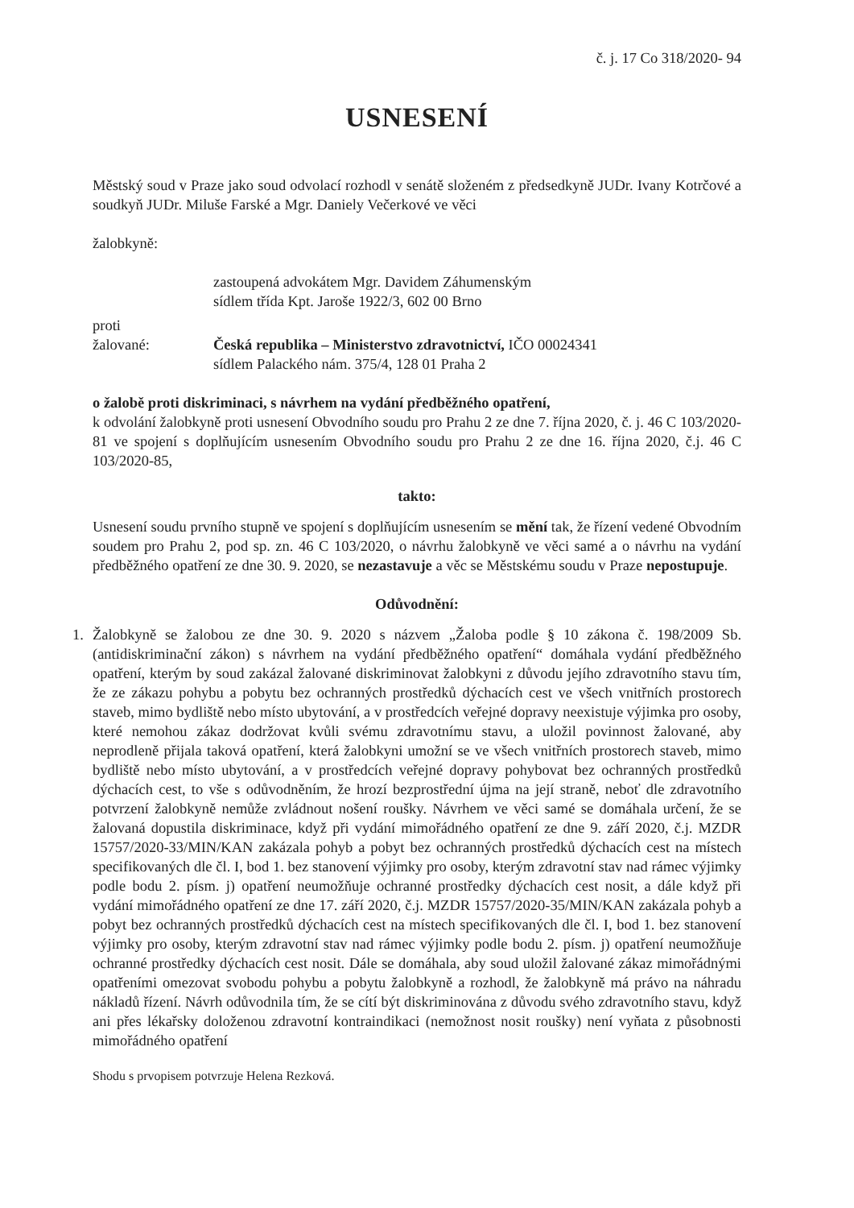č. j. 17 Co 318/2020- 94
USNESENÍ
Městský soud v Praze jako soud odvolací rozhodl v senátě složeném z předsedkyně JUDr. Ivany Kotrčové a soudkyň JUDr. Miluše Farské a Mgr. Daniely Večerkové ve věci
žalobkyně:
zastoupená advokátem Mgr. Davidem Záhumenským
sídlem třída Kpt. Jaroše 1922/3, 602 00 Brno
proti
žalované: Česká republika – Ministerstvo zdravotnictví, IČO 00024341
sídlem Palackého nám. 375/4, 128 01 Praha 2
o žalobě proti diskriminaci, s návrhem na vydání předběžného opatření,
k odvolání žalobkyně proti usnesení Obvodního soudu pro Prahu 2 ze dne 7. října 2020, č. j. 46 C 103/2020-81 ve spojení s doplňujícím usnesením Obvodního soudu pro Prahu 2 ze dne 16. října 2020, č.j. 46 C 103/2020-85,
takto:
Usnesení soudu prvního stupně ve spojení s doplňujícím usnesením se mění tak, že řízení vedené Obvodním soudem pro Prahu 2, pod sp. zn. 46 C 103/2020, o návrhu žalobkyně ve věci samé a o návrhu na vydání předběžného opatření ze dne 30. 9. 2020, se nezastavuje a věc se Městskému soudu v Praze nepostupuje.
Odůvodnění:
1. Žalobkyně se žalobou ze dne 30. 9. 2020 s názvem „Žaloba podle § 10 zákona č. 198/2009 Sb. (antidiskriminační zákon) s návrhem na vydání předběžného opatření“ domáhala vydání předběžného opatření, kterým by soud zakázal žalované diskriminovat žalobkyni z důvodu jejího zdravotního stavu tím, že ze zákazu pohybu a pobytu bez ochranných prostředků dýchacích cest ve všech vnitřních prostorech staveb, mimo bydliště nebo místo ubytování, a v prostředcích veřejné dopravy neexistuje výjimka pro osoby, které nemohou zákaz dodržovat kvůli svému zdravotnímu stavu, a uložil povinnost žalované, aby neprodleně přijala taková opatření, která žalobkyni umožní se ve všech vnitřních prostorech staveb, mimo bydliště nebo místo ubytování, a v prostředcích veřejné dopravy pohybovat bez ochranných prostředků dýchacích cest, to vše s odůvodněním, že hrozí bezprostřední újma na její straně, neboť dle zdravotního potvrzení žalobkyně nemůže zvládnout nošení roušky. Návrhem ve věci samé se domáhala určení, že se žalovaná dopustila diskriminace, když při vydání mimořádného opatření ze dne 9. září 2020, č.j. MZDR 15757/2020-33/MIN/KAN zakázala pohyb a pobyt bez ochranných prostředků dýchacích cest na místech specifikovaných dle čl. I, bod 1. bez stanovení výjimky pro osoby, kterým zdravotní stav nad rámec výjimky podle bodu 2. písm. j) opatření neumožňuje ochranné prostředky dýchacích cest nosit, a dále když při vydání mimořádného opatření ze dne 17. září 2020, č.j. MZDR 15757/2020-35/MIN/KAN zakázala pohyb a pobyt bez ochranných prostředků dýchacích cest na místech specifikovaných dle čl. I, bod 1. bez stanovení výjimky pro osoby, kterým zdravotní stav nad rámec výjimky podle bodu 2. písm. j) opatření neumožňuje ochranné prostředky dýchacích cest nosit. Dále se domáhala, aby soud uložil žalované zákaz mimořádnými opatřeními omezovat svobodu pohybu a pobytu žalobkyně a rozhodl, že žalobkyně má právo na náhradu nákladů řízení. Návrh odůvodnila tím, že se cítí být diskriminována z důvodu svého zdravotního stavu, když ani přes lékařsky doloženou zdravotní kontraindikaci (nemožnost nosit roušky) není vyňata z působnosti mimořádného opatření
Shodu s prvopisem potvrzuje Helena Rezková.